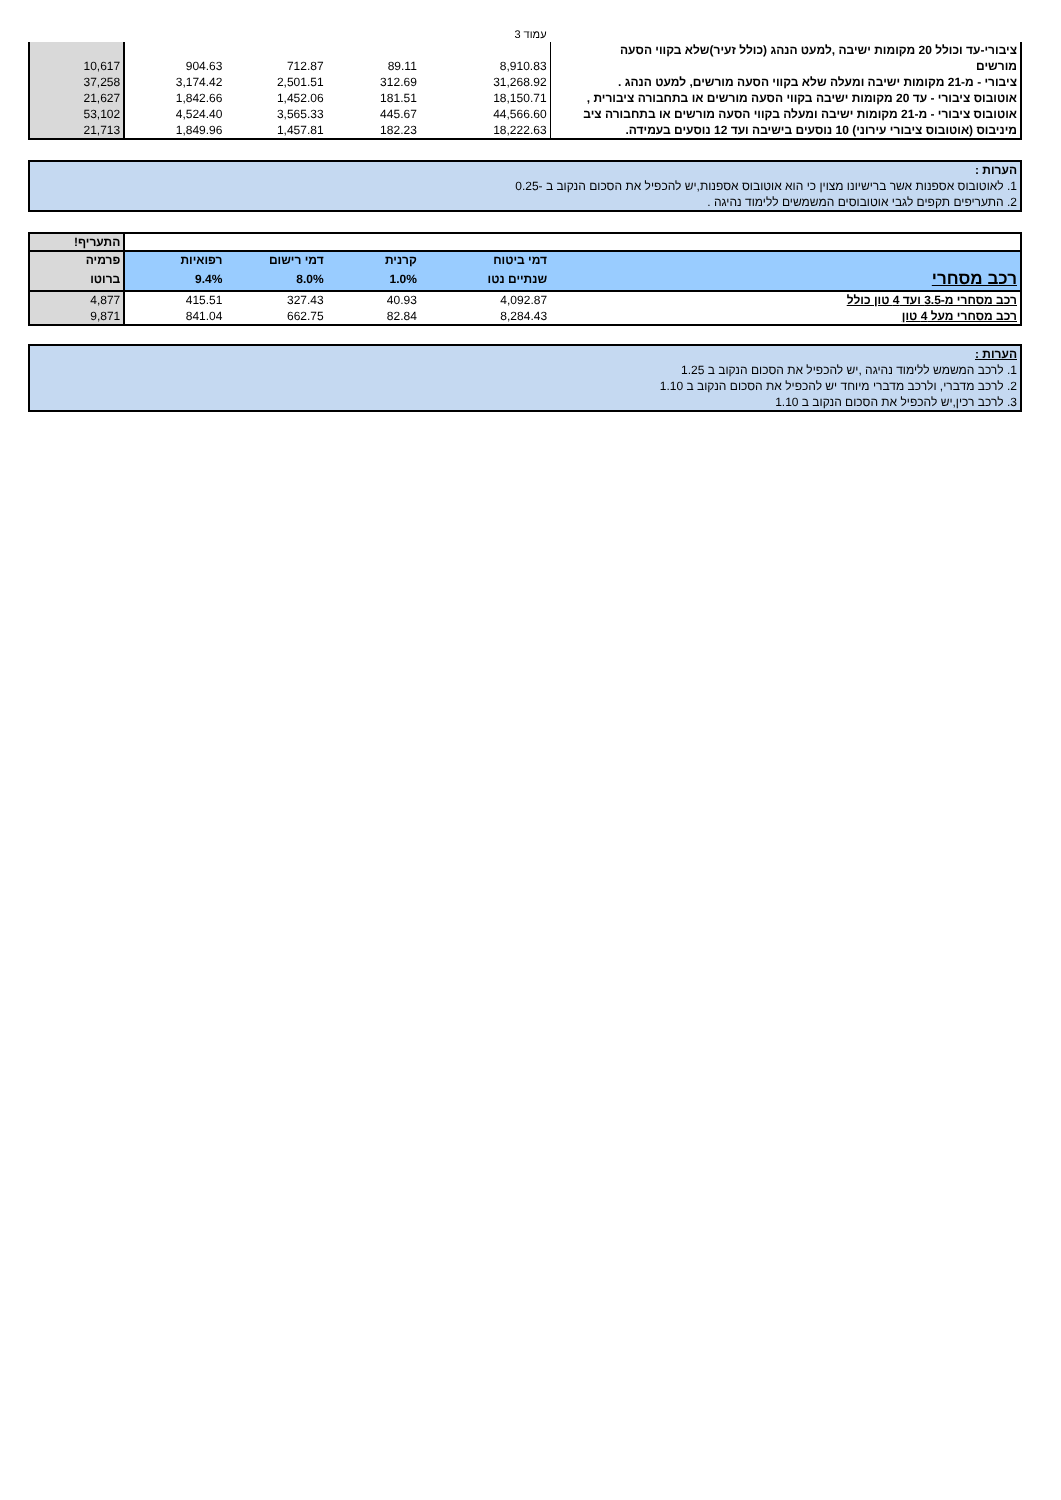עמוד 3
| ציבורי-עד וכולל 20 מקומות ישיבה ,למעט הנהג (כולל זעיר)שלא בקווי הסעה | | | | | |
| מורשים | 8,910.83 | 89.11 | 712.87 | 904.63 | 10,617 |
| ציבורי - מ-21 מקומות ישיבה ומעלה שלא בקווי הסעה מורשים, למעט הנהג . | 31,268.92 | 312.69 | 2,501.51 | 3,174.42 | 37,258 |
| אוטובוס ציבורי - עד 20 מקומות ישיבה בקווי הסעה מורשים או בתחבורה ציבורית , | 18,150.71 | 181.51 | 1,452.06 | 1,842.66 | 21,627 |
| אוטובוס ציבורי - מ-21 מקומות ישיבה ומעלה בקווי הסעה מורשים או בתחבורה ציב | 44,566.60 | 445.67 | 3,565.33 | 4,524.40 | 53,102 |
| מיניבוס (אוטובוס ציבורי עירוני) 10 נוסעים בישיבה ועד 12 נוסעים בעמידה. | 18,222.63 | 182.23 | 1,457.81 | 1,849.96 | 21,713 |
| הערות : |
| 1. לאוטובוס אספנות אשר ברישיונו מצוין כי הוא אוטובוס אספנות,יש להכפיל את הסכום הנקוב ב -0.25 |
| 2. התעריפים תקפים לגבי אוטובוסים המשמשים ללימוד נהיגה . |
| | | | | | התעריף! |
| | דמי ביטוח | קרנית | דמי רישום | רפואיות | פרמיה |
| רכב מסחרי | שנתיים נטו | 1.0% | 8.0% | 9.4% | ברוטו |
| רכב מסחרי מ-3.5 ועד 4 טון כולל | 4,092.87 | 40.93 | 327.43 | 415.51 | 4,877 |
| רכב מסחרי מעל 4 טון | 8,284.43 | 82.84 | 662.75 | 841.04 | 9,871 |
| הערות : |
| 1. לרכב המשמש ללימוד נהיגה ,יש להכפיל את הסכום הנקוב ב 1.25 |
| 2. לרכב מדברי, ולרכב מדברי מיוחד יש להכפיל את הסכום הנקוב ב 1.10 |
| 3. לרכב רכין,יש להכפיל את הסכום הנקוב ב 1.10 |